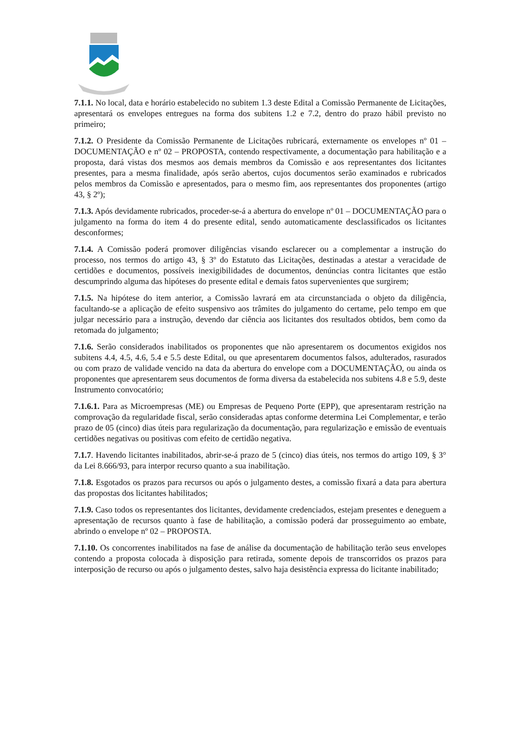7.1.1. No local, data e horário estabelecido no subitem 1.3 deste Edital a Comissão Permanente de Licitações, apresentará os envelopes entregues na forma dos subitens 1.2 e 7.2, dentro do prazo hábil previsto no primeiro;
7.1.2. O Presidente da Comissão Permanente de Licitações rubricará, externamente os envelopes nº 01 – DOCUMENTAÇÃO e nº 02 – PROPOSTA, contendo respectivamente, a documentação para habilitação e a proposta, dará vistas dos mesmos aos demais membros da Comissão e aos representantes dos licitantes presentes, para a mesma finalidade, após serão abertos, cujos documentos serão examinados e rubricados pelos membros da Comissão e apresentados, para o mesmo fim, aos representantes dos proponentes (artigo 43, § 2º);
7.1.3. Após devidamente rubricados, proceder-se-á a abertura do envelope nº 01 – DOCUMENTAÇÃO para o julgamento na forma do item 4 do presente edital, sendo automaticamente desclassificados os licitantes desconformes;
7.1.4. A Comissão poderá promover diligências visando esclarecer ou a complementar a instrução do processo, nos termos do artigo 43, § 3º do Estatuto das Licitações, destinadas a atestar a veracidade de certidões e documentos, possíveis inexigibilidades de documentos, denúncias contra licitantes que estão descumprindo alguma das hipóteses do presente edital e demais fatos supervenientes que surgirem;
7.1.5. Na hipótese do item anterior, a Comissão lavrará em ata circunstanciada o objeto da diligência, facultando-se a aplicação de efeito suspensivo aos trâmites do julgamento do certame, pelo tempo em que julgar necessário para a instrução, devendo dar ciência aos licitantes dos resultados obtidos, bem como da retomada do julgamento;
7.1.6. Serão considerados inabilitados os proponentes que não apresentarem os documentos exigidos nos subitens 4.4, 4.5, 4.6, 5.4 e 5.5 deste Edital, ou que apresentarem documentos falsos, adulterados, rasurados ou com prazo de validade vencido na data da abertura do envelope com a DOCUMENTAÇÃO, ou ainda os proponentes que apresentarem seus documentos de forma diversa da estabelecida nos subitens 4.8 e 5.9, deste Instrumento convocatório;
7.1.6.1. Para as Microempresas (ME) ou Empresas de Pequeno Porte (EPP), que apresentaram restrição na comprovação da regularidade fiscal, serão consideradas aptas conforme determina Lei Complementar, e terão prazo de 05 (cinco) dias úteis para regularização da documentação, para regularização e emissão de eventuais certidões negativas ou positivas com efeito de certidão negativa.
7.1.7. Havendo licitantes inabilitados, abrir-se-á prazo de 5 (cinco) dias úteis, nos termos do artigo 109, § 3° da Lei 8.666/93, para interpor recurso quanto a sua inabilitação.
7.1.8. Esgotados os prazos para recursos ou após o julgamento destes, a comissão fixará a data para abertura das propostas dos licitantes habilitados;
7.1.9. Caso todos os representantes dos licitantes, devidamente credenciados, estejam presentes e deneguem a apresentação de recursos quanto à fase de habilitação, a comissão poderá dar prosseguimento ao embate, abrindo o envelope nº 02 – PROPOSTA.
7.1.10. Os concorrentes inabilitados na fase de análise da documentação de habilitação terão seus envelopes contendo a proposta colocada à disposição para retirada, somente depois de transcorridos os prazos para interposição de recurso ou após o julgamento destes, salvo haja desistência expressa do licitante inabilitado;